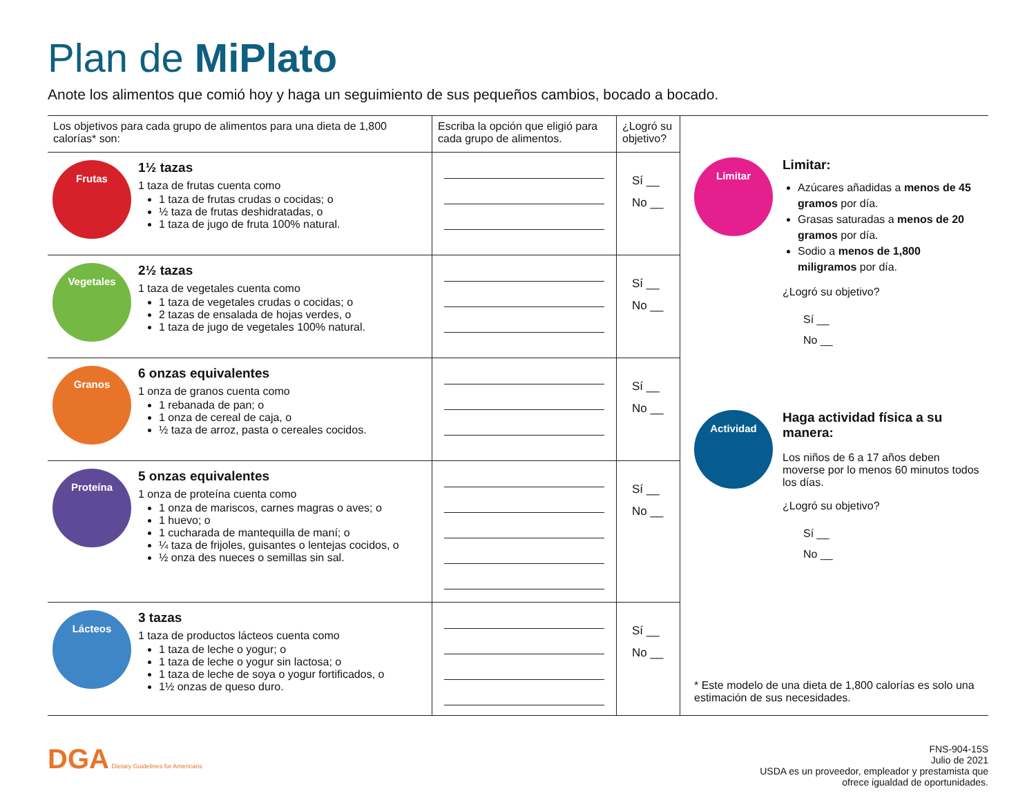Plan de MiPlato
Anote los alimentos que comió hoy y haga un seguimiento de sus pequeños cambios, bocado a bocado.
| Los objetivos para cada grupo de alimentos para una dieta de 1,800 calorías* son: | Escriba la opción que eligió para cada grupo de alimentos. | ¿Logró su objetivo? |
| --- | --- | --- |
| Frutas 1½ tazas 1 taza de frutas cuenta como 1 taza de frutas crudas o cocidas; o ½ taza de frutas deshidratadas, o 1 taza de jugo de fruta 100% natural. | | Sí __ No __ |
| Vegetales 2½ tazas 1 taza de vegetales cuenta como 1 taza de vegetales crudas o cocidas; o 2 tazas de ensalada de hojas verdes, o 1 taza de jugo de vegetales 100% natural. | | Sí __ No __ |
| Granos 6 onzas equivalentes 1 onza de granos cuenta como 1 rebanada de pan; o 1 onza de cereal de caja, o ½ taza de arroz, pasta o cereales cocidos. | | Sí __ No __ |
| Proteína 5 onzas equivalentes 1 onza de proteína cuenta como 1 onza de mariscos, carnes magras o aves; o 1 huevo; o 1 cucharada de mantequilla de maní; o ¼ taza de frijoles, guisantes o lentejas cocidos, o ½ onza des nueces o semillas sin sal. | | Sí __ No __ |
| Lácteos 3 tazas 1 taza de productos lácteos cuenta como 1 taza de leche o yogur; o 1 taza de leche o yogur sin lactosa; o 1 taza de leche de soya o yogur fortificados, o 1½ onzas de queso duro. | | Sí __ No __ |
Limitar
Limitar:
Azúcares añadidas a menos de 45 gramos por día.
Grasas saturadas a menos de 20 gramos por día.
Sodio a menos de 1,800 miligramos por día.
¿Logró su objetivo?
Sí __
No __
Actividad
Haga actividad física a su manera:
Los niños de 6 a 17 años deben moverse por lo menos 60 minutos todos los días.
¿Logró su objetivo?
Sí __
No __
* Este modelo de una dieta de 1,800 calorías es solo una estimación de sus necesidades.
DGA Dietary Guidelines for Americans
FNS-904-15S
Julio de 2021
USDA es un proveedor, empleador y prestamista que
ofrece igualdad de oportunidades.